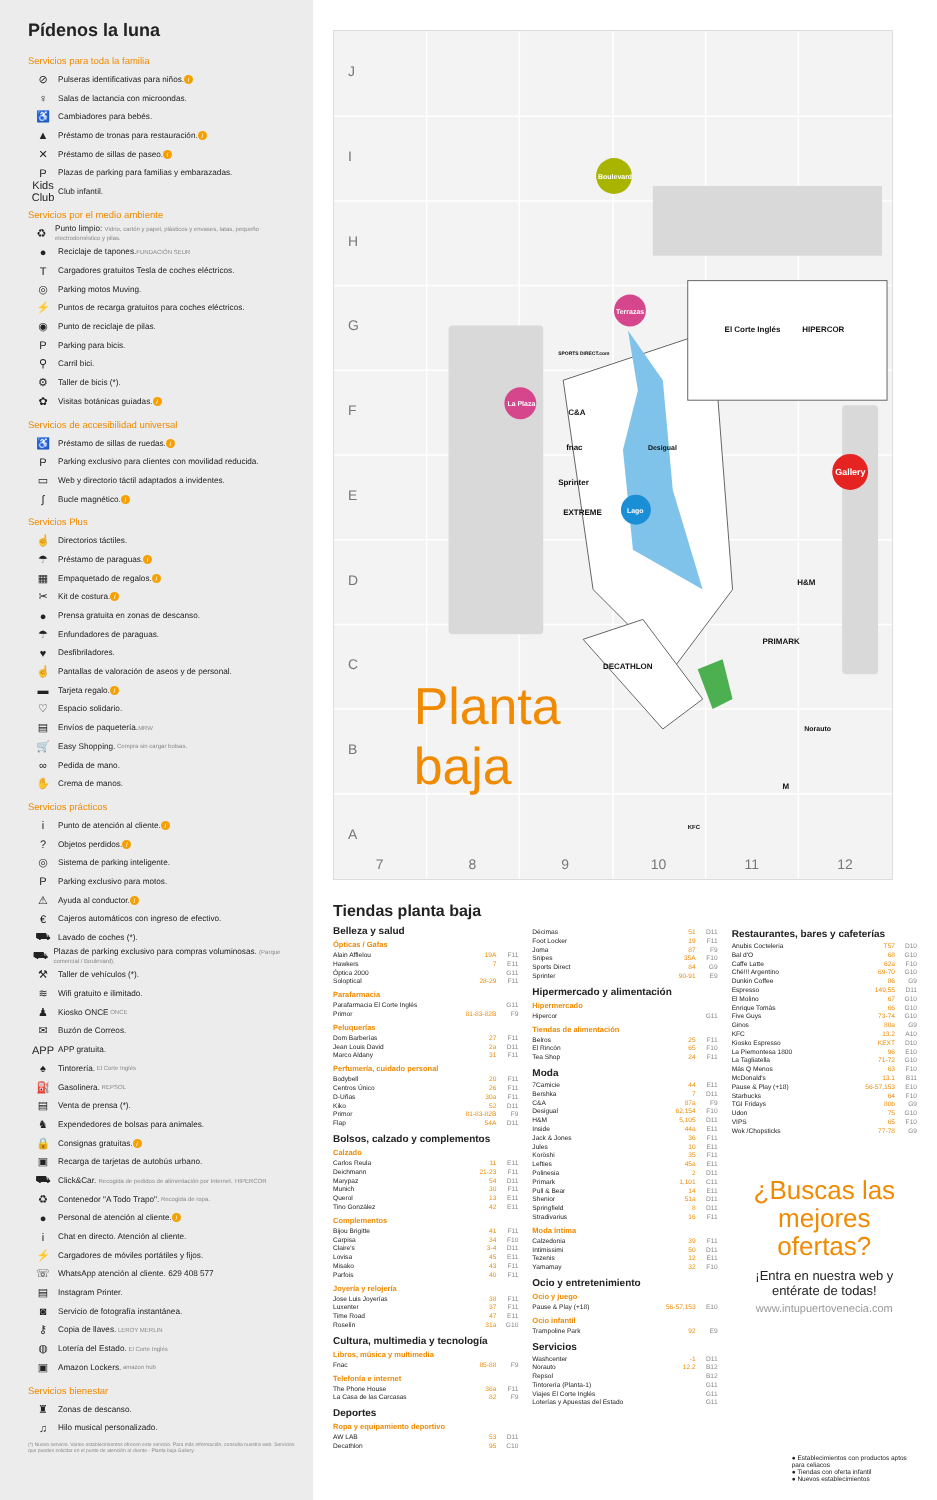Pídenos la luna
Servicios para toda la familia
⊘ Pulseras identificativas para niños. i
♀ Salas de lactancia con microondas.
♿ Cambiadores para bebés.
▲ Préstamo de tronas para restauración. i
✕ Préstamo de sillas de paseo. i
P Plazas de parking para familias y embarazadas.
Kids Club Club infantil.
Servicios por el medio ambiente
♻ Punto limpio: Vidrio, cartón y papel, plásticos y envases, latas, pequeño electrodoméstico y pilas.
● Reciclaje de tapones. FUNDACIÓN SEUR
T Cargadores gratuitos Tesla de coches eléctricos.
◎ Parking motos Muving.
⚡ Puntos de recarga gratuitos para coches eléctricos.
◉ Punto de reciclaje de pilas.
P Parking para bicis.
⚲ Carril bici.
⚙ Taller de bicis (*).
✿ Visitas botánicas guiadas. i
Servicios de accesibilidad universal
♿ Préstamo de sillas de ruedas. i
P Parking exclusivo para clientes con movilidad reducida.
▭ Web y directorio táctil adaptados a invidentes.
ʃ Bucle magnético. i
Servicios Plus
☝ Directorios táctiles.
☂ Préstamo de paraguas. i
▦ Empaquetado de regalos. i
✂ Kit de costura. i
● Prensa gratuita en zonas de descanso.
☂ Enfundadores de paraguas.
♥ Desfibriladores.
☝ Pantallas de valoración de aseos y de personal.
▬ Tarjeta regalo. i
♡ Espacio solidario.
▤ Envíos de paquetería. MRW
🛒 Easy Shopping. Compra sin cargar bolsas.
∞ Pedida de mano.
✋ Crema de manos.
Servicios prácticos
i Punto de atención al cliente. i
? Objetos perdidos. i
◎ Sistema de parking inteligente.
P Parking exclusivo para motos.
⚠ Ayuda al conductor. i
€ Cajeros automáticos con ingreso de efectivo.
⛟ Lavado de coches (*).
⛟ Plazas de parking exclusivo para compras voluminosas. (Parque comercial / Boulevard).
⚒ Taller de vehículos (*).
≋ Wifi gratuito e ilimitado.
♟ Kiosko ONCE ONCE
✉ Buzón de Correos.
APP APP gratuita.
♠ Tintorería. El Corte Inglés
⛽ Gasolinera. REPSOL
▤ Venta de prensa (*).
♞ Expendedores de bolsas para animales.
🔒 Consignas gratuitas. i
▣ Recarga de tarjetas de autobús urbano.
⛟ Click&Car. Recogida de pedidos de alimentación por Internet. HIPERCOR
♻ Contenedor "A Todo Trapo". Recogida de ropa.
● Personal de atención al cliente. i
i Chat en directo. Atención al cliente.
⚡ Cargadores de móviles portátiles y fijos.
☏ WhatsApp atención al cliente. 629 408 577
▤ Instagram Printer.
◙ Servicio de fotografía instantánea.
⚷ Copia de llaves. LEROY MERLIN
◍ Lotería del Estado. El Corte Inglés
▣ Amazon Lockers. amazon hub
Servicios bienestar
♜ Zonas de descanso.
♫ Hilo musical personalizado.
(*) Nuevo servicio. Varios establecimientos ofrecen este servicio. Para más información, consulta nuestra web. Servicios que puedes solicitar en el punto de atención al cliente · Planta baja Gallery.
J
I
H
G
F
E
D
C
B
A
7
8
9
10
11
12
Planta
baja
Boulevard
Terrazas
La Plaza
Lago
Gallery
El Corte Inglés
HIPERCOR
SPORTS DIRECT.com
C&A
fnac
Desigual
Sprinter
EXTREME
H&M
PRIMARK
DECATHLON
Norauto
M
KFC
Tiendas planta baja
Belleza y salud
Ópticas / Gafas
| Alain Afflelou | 19A | F11 |
| Hawkers | 7 | E11 |
| Óptica 2000 | | G11 |
| Soloptical | 28-29 | F11 |
Parafarmacia
| Parafarmacia El Corte Inglés | | G11 |
| Primor | 81-83-82B | F9 |
Peluquerías
| Dom Barberías | 27 | F11 |
| Jean Louis David | 2a | D11 |
| Marco Aldany | 31 | F11 |
Perfumería, cuidado personal
| Bodybell | 20 | F11 |
| Centros Único | 26 | F11 |
| D-Uñas | 30a | F11 |
| Kiko | 52 | D11 |
| Primor | 81-83-82B | F9 |
| Flap | 54A | D11 |
Bolsos, calzado y complementos
Calzado
| Carlos Reula | 11 | E11 |
| Deichmann | 21-23 | F11 |
| Marypaz | 54 | D11 |
| Munich | 30 | F11 |
| Querol | 13 | E11 |
| Tino González | 42 | E11 |
Complementos
| Bijou Brigitte | 41 | F11 |
| Carpisa | 34 | F10 |
| Claire's | 3-4 | D11 |
| Lovisa | 45 | E11 |
| Misako | 43 | F11 |
| Parfois | 40 | F11 |
Joyería y relojería
| Jose Luis Joyerías | 38 | F11 |
| Luxenter | 37 | F11 |
| Time Road | 47 | E11 |
| Roselín | 31a | G10 |
Cultura, multimedia y tecnología
Libros, música y multimedia
| Fnac | 85-88 | F9 |
Telefonía e internet
| The Phone House | 36a | F11 |
| La Casa de las Carcasas | 82 | F9 |
Deportes
Ropa y equipamiento deportivo
| AW LAB | 53 | D11 |
| Decathlon | 95 | C10 |
| Décimas | 51 | D11 |
| Foot Locker | 19 | F11 |
| Joma | 87 | F9 |
| Snipes | 35A | F10 |
| Sports Direct | 84 | G9 |
| Sprinter | 90-91 | E9 |
Hipermercado y alimentación
Hipermercado
| Hipercor | | G11 |
Tiendas de alimentación
| Belros | 25 | F11 |
| El Rincón | 65 | F10 |
| Tea Shop | 24 | F11 |
Moda
| 7Camicie | 44 | E11 |
| Bershka | 7 | D11 |
| C&A | 87a | F9 |
| Desigual | 62,154 | F10 |
| H&M | 5,105 | D11 |
| Inside | 44a | E11 |
| Jack & Jones | 36 | F11 |
| Jules | 10 | E11 |
| Koröshi | 35 | F11 |
| Lefties | 45a | E11 |
| Polinesia | 2 | D11 |
| Primark | 1,101 | C11 |
| Pull & Bear | 14 | E11 |
| Shenior | 51a | D11 |
| Springfield | 8 | D11 |
| Stradivarius | 16 | F11 |
Moda íntima
| Calzedonia | 39 | F11 |
| Intimissimi | 50 | D11 |
| Tezenis | 12 | E11 |
| Yamamay | 32 | F10 |
Ocio y entretenimiento
Ocio y juego
| Pause & Play (+18) | 56-57,153 | E10 |
Ocio infantil
| Trampoline Park | 92 | E9 |
Servicios
| Washcenter | -1 | D11 |
| Norauto | 12.2 | B12 |
| Repsol | | B12 |
| Tintorería (Planta-1) | | G11 |
| Viajes El Corte Inglés | | G11 |
| Loterías y Apuestas del Estado | | G11 |
Restaurantes, bares y cafeterías
| Anubis Cocteleria | T57 | D10 |
| Bal d'O | 68 | G10 |
| Caffe Latte | 62a | F10 |
| Ché!!! Argentino | 69-70 | G10 |
| Dunkin Coffee | 86 | G9 |
| Espresso | 149,55 | D11 |
| El Molino | 67 | G10 |
| Enrique Tomás | 66 | G10 |
| Five Guys | 73-74 | G10 |
| Ginos | 80a | G9 |
| KFC | 13.2 | A10 |
| Kiosko Espresso | KEXT | D10 |
| La Piemontesa 1800 | 96 | E10 |
| La Tagliatella | 71-72 | G10 |
| Más Q Menos | 63 | F10 |
| McDonald's | 13.1 | B11 |
| Pause & Play (+18) | 56-57,153 | E10 |
| Starbucks | 64 | F10 |
| TGI Fridays | 80b | G9 |
| Udon | 75 | G10 |
| VIPS | 65 | F10 |
| Wok /Chopsticks | 77-78 | G9 |
¿Buscas las mejores ofertas?
¡Entra en nuestra web y entérate de todas!
www.intupuertovenecia.com
● Establecimientos con productos aptos para celiacos
● Tiendas con oferta infantil
● Nuevos establecimientos